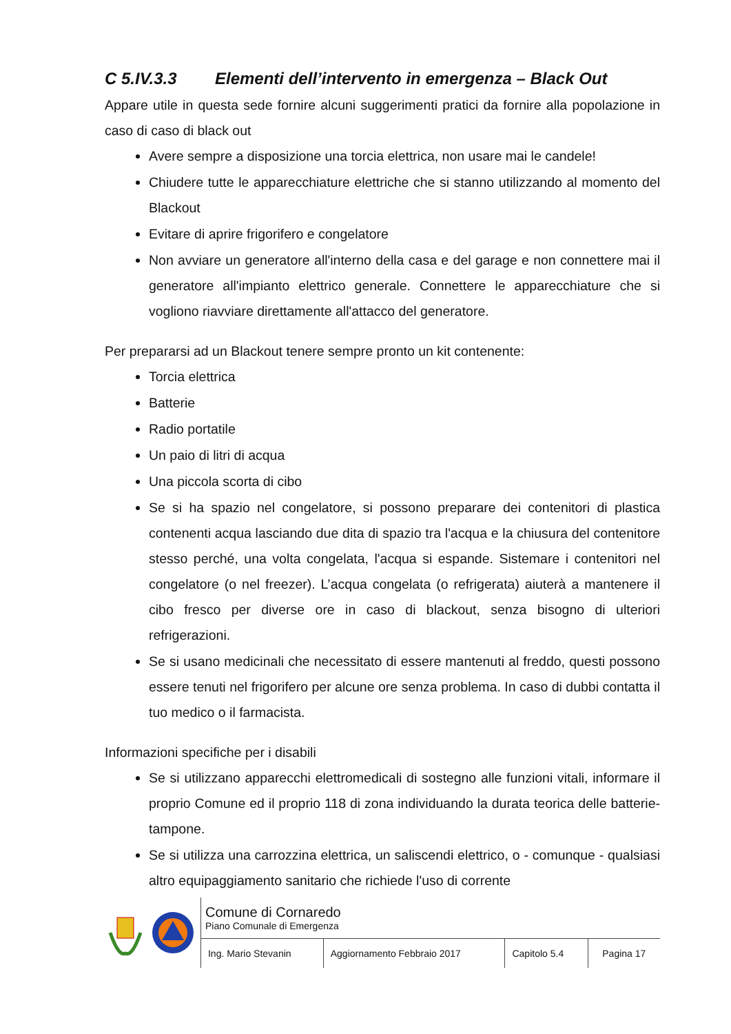C 5.IV.3.3 Elementi dell’intervento in emergenza – Black Out
Appare utile in questa sede fornire alcuni suggerimenti pratici da fornire alla popolazione in caso di caso di black out
Avere sempre a disposizione una torcia elettrica, non usare mai le candele!
Chiudere tutte le apparecchiature elettriche che si stanno utilizzando al momento del Blackout
Evitare di aprire frigorifero e congelatore
Non avviare un generatore all'interno della casa e del garage e non connettere mai il generatore all'impianto elettrico generale. Connettere le apparecchiature che si vogliono riavviare direttamente all'attacco del generatore.
Per prepararsi ad un Blackout tenere sempre pronto un kit contenente:
Torcia elettrica
Batterie
Radio portatile
Un paio di litri di acqua
Una piccola scorta di cibo
Se si ha spazio nel congelatore, si possono preparare dei contenitori di plastica contenenti acqua lasciando due dita di spazio tra l'acqua e la chiusura del contenitore stesso perché, una volta congelata, l'acqua si espande. Sistemare i contenitori nel congelatore (o nel freezer). L’acqua congelata (o refrigerata) aiuterà a mantenere il cibo fresco per diverse ore in caso di blackout, senza bisogno di ulteriori refrigerazioni.
Se si usano medicinali che necessitato di essere mantenuti al freddo, questi possono essere tenuti nel frigorifero per alcune ore senza problema. In caso di dubbi contatta il tuo medico o il farmacista.
Informazioni specifiche per i disabili
Se si utilizzano apparecchi elettromedicali di sostegno alle funzioni vitali, informare il proprio Comune ed il proprio 118 di zona individuando la durata teorica delle batterie-tampone.
Se si utilizza una carrozzina elettrica, un saliscendi elettrico, o - comunque - qualsiasi altro equipaggiamento sanitario che richiede l'uso di corrente
| Comune di Cornaredo Piano Comunale di Emergenza | | | |
| Ing. Mario Stevanin | Aggiornamento Febbraio 2017 | Capitolo 5.4 | Pagina 17 |